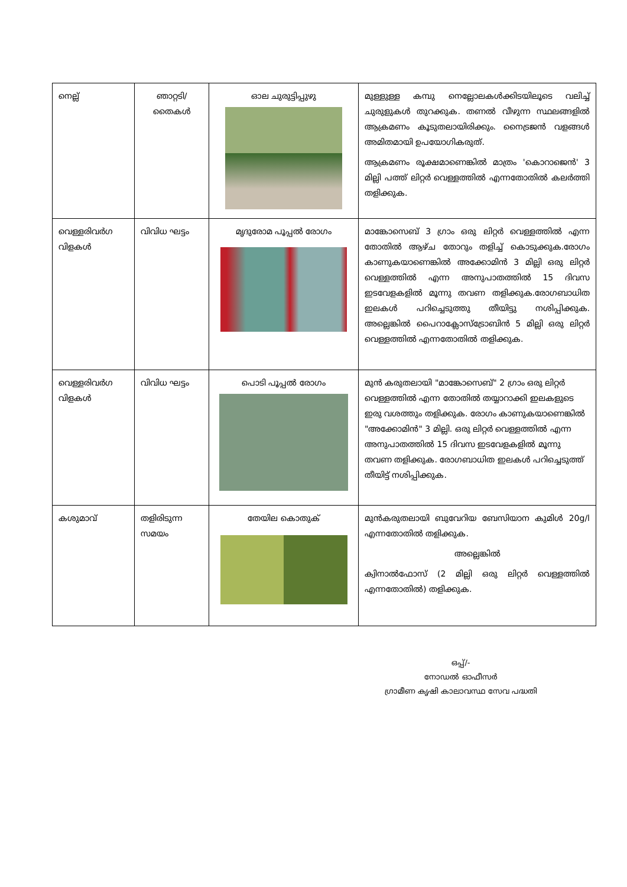| നെല്ല് | ഞാറ്റടി/ തൈകൾ | ഓല ചുരുട്ടിപ്പുഴു | മുള്ളുള്ള കമ്പു നെല്ലോലകൾക്കിടയിലൂടെ വലിച്ച് ചുരുളുകൾ തുറക്കുക. തണൽ വീഴുന്ന സ്ഥലങ്ങളിൽ ആക്രമണം കൂടുതലായിരിക്കും. നൈട്രജൻ വളങ്ങൾ അമിതമായി ഉപയോഗികരുത്. ആക്രമണം രൂക്ഷമാണെങ്കിൽ മാത്രം 'കൊറാജെൻ' 3 മില്ലി പത്ത് ലിറ്റർ വെള്ളത്തിൽ എന്നതോതിൽ കലർത്തി തളിക്കുക. |
| വെള്ളരിവർഗ വിളകൾ | വിവിധ ഘട്ടം | മൃദുരോമ പൂപ്പൽ രോഗം | മാങ്കോസെബ് 3 ഗ്രാം ഒരു ലിറ്റർ വെള്ളത്തിൽ എന്ന തോതിൽ ആഴ്ച തോറും തളിച്ച് കൊടുക്കുക.രോഗം കാണുകയാണെങ്കിൽ അക്കോമിൻ 3 മില്ലി ഒരു ലിറ്റർ വെള്ളത്തിൽ എന്ന അനുപാതത്തിൽ 15 ദിവസ ഇടവേളകളിൽ മൂന്നു തവണ തളിക്കുക.രോഗബാധിത ഇലകൾ പറിച്ചെടുത്തു തീയിട്ടു നശിപ്പിക്കുക. അല്ലെങ്കിൽ പൈറാക്ലോസ്ട്രോബിൻ 5 മില്ലി ഒരു ലിറ്റർ വെള്ളത്തിൽ എന്നതോതിൽ തളിക്കുക. |
| വെള്ളരിവർഗ വിളകൾ | വിവിധ ഘട്ടം | പൊടി പൂപ്പൽ രോഗം | മുൻ കരുതലായി "മാങ്കോസെബ്" 2 ഗ്രാം ഒരു ലിറ്റർ വെള്ളത്തിൽ എന്ന തോതിൽ തയ്യാറാക്കി ഇലകളുടെ ഇരു വശത്തും തളിക്കുക. രോഗം കാണുകയാണെങ്കിൽ "അക്കോമിൻ" 3 മില്ലി. ഒരു ലിറ്റർ വെള്ളത്തിൽ എന്ന അനുപാതത്തിൽ 15 ദിവസ ഇടവേളകളിൽ മൂന്നു തവണ തളിക്കുക. രോഗബാധിത ഇലകൾ പറിച്ചെടുത്ത് തീയിട്ട് നശിപ്പിക്കുക. |
| കശുമാവ് | തളിരിടുന്ന സമയം | തേയില കൊതുക് | മുൻകരുതലായി ബുവേറിയ ബേസിയാന കുമിൾ 20g/l എന്നതോതിൽ തളിക്കുക. അല്ലെങ്കിൽ ക്വിനാൽഫോസ് (2 മില്ലി ഒരു ലിറ്റർ വെള്ളത്തിൽ എന്നതോതിൽ) തളിക്കുക. |
ഒപ്പ്/-
നോഡൽ ഓഫീസർ
ഗ്രാമീണ കൃഷി കാലാവസ്ഥ സേവ പദ്ധതി